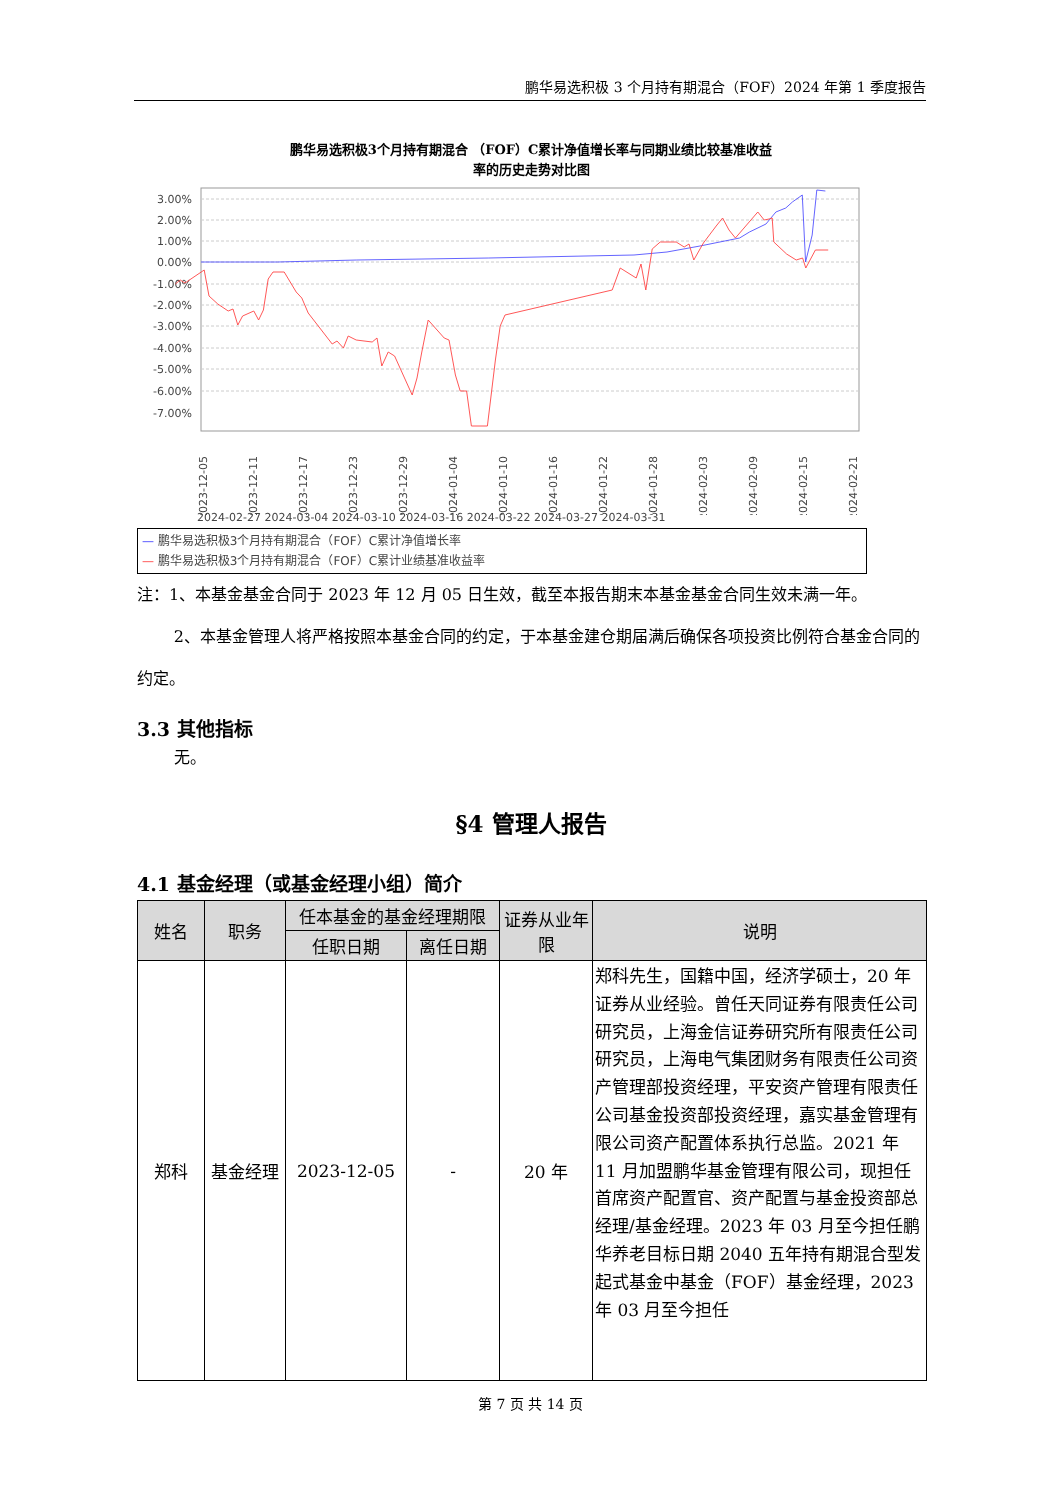鹏华易选积极 3 个月持有期混合（FOF）2024 年第 1 季度报告
鹏华易选积极3个月持有期混合 （FOF）C累计净值增长率与同期业绩比较基准收益
率的历史走势对比图
3.00%
2.00%
1.00%
0.00%
-1.00%
-2.00%
-3.00%
-4.00%
-5.00%
-6.00%
-7.00%
2023-12-05
2023-12-11
2023-12-17
2023-12-23
2023-12-29
2024-01-04
2024-01-10
2024-01-16
2024-01-22
2024-01-28
2024-02-03
2024-02-09
2024-02-15
2024-02-21
2024-02-27 2024-03-04 2024-03-10 2024-03-16 2024-03-22 2024-03-27 2024-03-31
— 鹏华易选积极3个月持有期混合（FOF）C累计净值增长率
— 鹏华易选积极3个月持有期混合（FOF）C累计业绩基准收益率
注：1、本基金基金合同于 2023 年 12 月 05 日生效，截至本报告期末本基金基金合同生效未满一年。
2、本基金管理人将严格按照本基金合同的约定，于本基金建仓期届满后确保各项投资比例符合基金合同的约定。
3.3 其他指标
无。
§4 管理人报告
4.1 基金经理（或基金经理小组）简介
| 姓名 | 职务 | 任本基金的基金经理期限 | | 证券从业年限 | 说明 |
| --- | --- | --- | --- | --- | --- |
| | | 任职日期 | 离任日期 | | |
| 郑科 | 基金经理 | 2023-12-05 | - | 20 年 | 郑科先生，国籍中国，经济学硕士，20 年证券从业经验。曾任天同证券有限责任公司研究员，上海金信证券研究所有限责任公司研究员，上海电气集团财务有限责任公司资产管理部投资经理，平安资产管理有限责任公司基金投资部投资经理，嘉实基金管理有限公司资产配置体系执行总监。2021 年 11 月加盟鹏华基金管理有限公司，现担任首席资产配置官、资产配置与基金投资部总经理/基金经理。2023 年 03 月至今担任鹏华养老目标日期 2040 五年持有期混合型发起式基金中基金（FOF）基金经理，2023 年 03 月至今担任 |
第 7 页 共 14 页